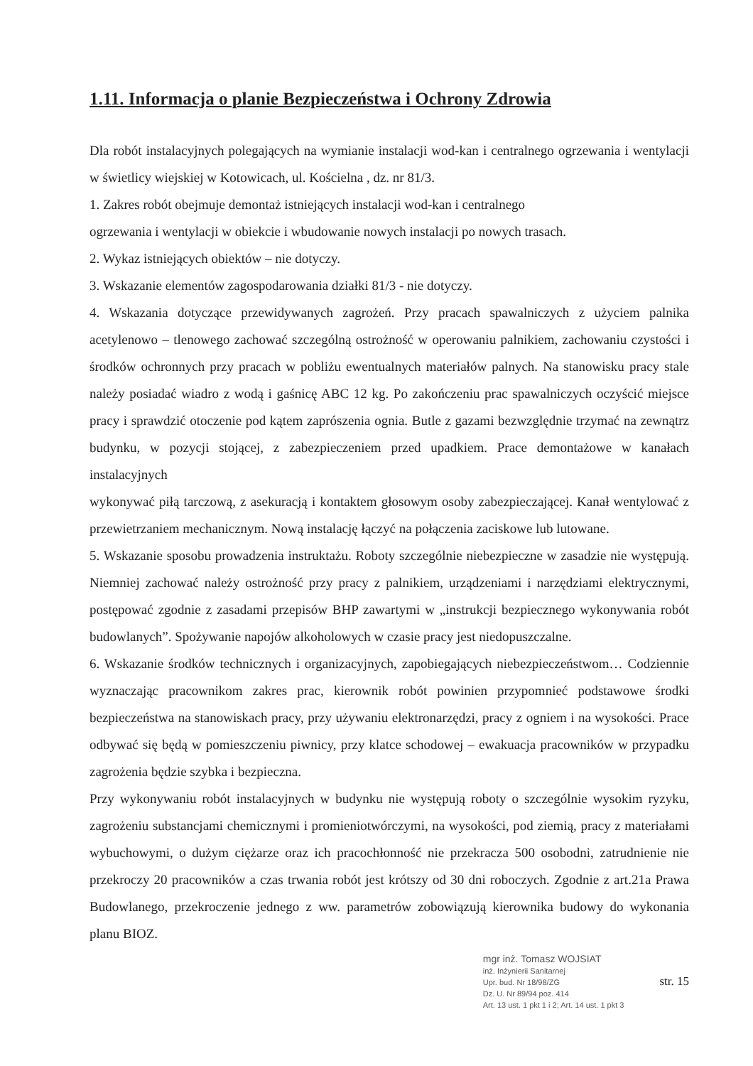1.11. Informacja o planie Bezpieczeństwa i Ochrony Zdrowia
Dla robót instalacyjnych polegających na wymianie instalacji wod-kan i centralnego ogrzewania i wentylacji w świetlicy wiejskiej w Kotowicach, ul. Kościelna , dz. nr 81/3.
1. Zakres robót obejmuje demontaż istniejących instalacji wod-kan i centralnego
ogrzewania i wentylacji w obiekcie i wbudowanie nowych instalacji po nowych trasach.
2. Wykaz istniejących obiektów – nie dotyczy.
3. Wskazanie elementów zagospodarowania działki 81/3 - nie dotyczy.
4. Wskazania dotyczące przewidywanych zagrożeń. Przy pracach spawalniczych z użyciem palnika acetylenowo – tlenowego zachować szczególną ostrożność w operowaniu palnikiem, zachowaniu czystości i środków ochronnych przy pracach w pobliżu ewentualnych materiałów palnych. Na stanowisku pracy stale należy posiadać wiadro z wodą i gaśnicę ABC 12 kg. Po zakończeniu prac spawalniczych oczyścić miejsce pracy i sprawdzić otoczenie pod kątem zaprószenia ognia. Butle z gazami bezwzględnie trzymać na zewnątrz budynku, w pozycji stojącej, z zabezpieczeniem przed upadkiem. Prace demontażowe w kanałach instalacyjnych
wykonywać piłą tarczową, z asekuracją i kontaktem głosowym osoby zabezpieczającej. Kanał wentylować z przewietrzaniem mechanicznym. Nową instalację łączyć na połączenia zaciskowe lub lutowane.
5. Wskazanie sposobu prowadzenia instruktażu. Roboty szczególnie niebezpieczne w zasadzie nie występują. Niemniej zachować należy ostrożność przy pracy z palnikiem, urządzeniami i narzędziami elektrycznymi, postępować zgodnie z zasadami przepisów BHP zawartymi w „instrukcji bezpiecznego wykonywania robót budowlanych”. Spożywanie napojów alkoholowych w czasie pracy jest niedopuszczalne.
6. Wskazanie środków technicznych i organizacyjnych, zapobiegających niebezpieczeństwom… Codziennie wyznaczając pracownikom zakres prac, kierownik robót powinien przypomnieć podstawowe środki bezpieczeństwa na stanowiskach pracy, przy używaniu elektronarzędzi, pracy z ogniem i na wysokości. Prace odbywać się będą w pomieszczeniu piwnicy, przy klatce schodowej – ewakuacja pracowników w przypadku zagrożenia będzie szybka i bezpieczna.
Przy wykonywaniu robót instalacyjnych w budynku nie występują roboty o szczególnie wysokim ryzyku, zagrożeniu substancjami chemicznymi i promieniotwórczymi, na wysokości, pod ziemią, pracy z materiałami wybuchowymi, o dużym ciężarze oraz ich pracochłonność nie przekracza 500 osobodni, zatrudnienie nie przekroczy 20 pracowników a czas trwania robót jest krótszy od 30 dni roboczych. Zgodnie z art.21a Prawa Budowlanego, przekroczenie jednego z ww. parametrów zobowiązują kierownika budowy do wykonania planu BIOZ.
mgr inż. Tomasz WOJSIAT
inż. Inżynierii Sanitarnej
Upr. bud. Nr 18/98/ZG
Dz. U. Nr 89/94 poz. 414
Art. 13 ust. 1 pkt 1 i 2; Art. 14 ust. 1 pkt 3
str. 15